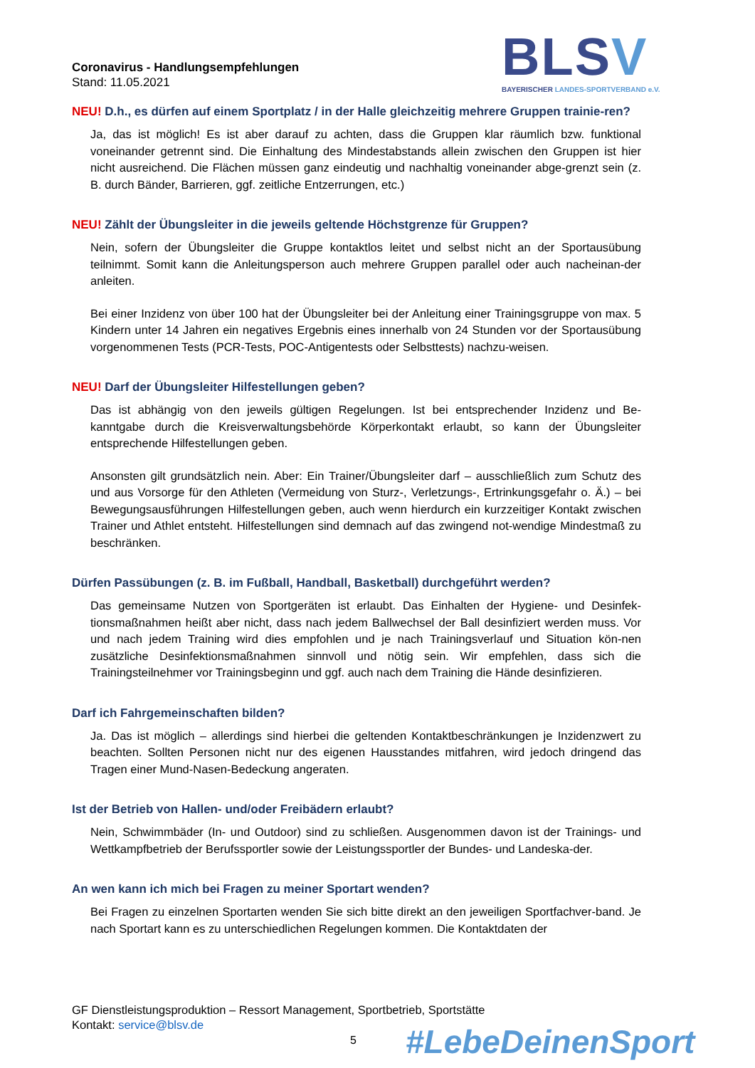Coronavirus - Handlungsempfehlungen
Stand: 11.05.2021
BLSV
BAYERISCHER LANDES-SPORTVERBAND e.V.
NEU! D.h., es dürfen auf einem Sportplatz / in der Halle gleichzeitig mehrere Gruppen trainie-ren?
Ja, das ist möglich! Es ist aber darauf zu achten, dass die Gruppen klar räumlich bzw. funktional voneinander getrennt sind. Die Einhaltung des Mindestabstands allein zwischen den Gruppen ist hier nicht ausreichend. Die Flächen müssen ganz eindeutig und nachhaltig voneinander abge-grenzt sein (z. B. durch Bänder, Barrieren, ggf. zeitliche Entzerrungen, etc.)
NEU! Zählt der Übungsleiter in die jeweils geltende Höchstgrenze für Gruppen?
Nein, sofern der Übungsleiter die Gruppe kontaktlos leitet und selbst nicht an der Sportausübung teilnimmt. Somit kann die Anleitungsperson auch mehrere Gruppen parallel oder auch nacheinan-der anleiten.
Bei einer Inzidenz von über 100 hat der Übungsleiter bei der Anleitung einer Trainingsgruppe von max. 5 Kindern unter 14 Jahren ein negatives Ergebnis eines innerhalb von 24 Stunden vor der Sportausübung vorgenommenen Tests (PCR-Tests, POC-Antigentests oder Selbsttests) nachzu-weisen.
NEU! Darf der Übungsleiter Hilfestellungen geben?
Das ist abhängig von den jeweils gültigen Regelungen. Ist bei entsprechender Inzidenz und Be-kanntgabe durch die Kreisverwaltungsbehörde Körperkontakt erlaubt, so kann der Übungsleiter entsprechende Hilfestellungen geben.
Ansonsten gilt grundsätzlich nein. Aber: Ein Trainer/Übungsleiter darf – ausschließlich zum Schutz des und aus Vorsorge für den Athleten (Vermeidung von Sturz-, Verletzungs-, Ertrinkungsgefahr o. Ä.) – bei Bewegungsausführungen Hilfestellungen geben, auch wenn hierdurch ein kurzzeitiger Kontakt zwischen Trainer und Athlet entsteht. Hilfestellungen sind demnach auf das zwingend not-wendige Mindestmaß zu beschränken.
Dürfen Passübungen (z. B. im Fußball, Handball, Basketball) durchgeführt werden?
Das gemeinsame Nutzen von Sportgeräten ist erlaubt. Das Einhalten der Hygiene- und Desinfek-tionsmaßnahmen heißt aber nicht, dass nach jedem Ballwechsel der Ball desinfiziert werden muss. Vor und nach jedem Training wird dies empfohlen und je nach Trainingsverlauf und Situation kön-nen zusätzliche Desinfektionsmaßnahmen sinnvoll und nötig sein. Wir empfehlen, dass sich die Trainingsteilnehmer vor Trainingsbeginn und ggf. auch nach dem Training die Hände desinfizieren.
Darf ich Fahrgemeinschaften bilden?
Ja. Das ist möglich – allerdings sind hierbei die geltenden Kontaktbeschränkungen je Inzidenzwert zu beachten. Sollten Personen nicht nur des eigenen Hausstandes mitfahren, wird jedoch dringend das Tragen einer Mund-Nasen-Bedeckung angeraten.
Ist der Betrieb von Hallen- und/oder Freibädern erlaubt?
Nein, Schwimmbäder (In- und Outdoor) sind zu schließen. Ausgenommen davon ist der Trainings- und Wettkampfbetrieb der Berufssportler sowie der Leistungssportler der Bundes- und Landeska-der.
An wen kann ich mich bei Fragen zu meiner Sportart wenden?
Bei Fragen zu einzelnen Sportarten wenden Sie sich bitte direkt an den jeweiligen Sportfachver-band. Je nach Sportart kann es zu unterschiedlichen Regelungen kommen. Die Kontaktdaten der
GF Dienstleistungsproduktion – Ressort Management, Sportbetrieb, Sportstätte
Kontakt: service@blsv.de
5 #LebeDeinenSport